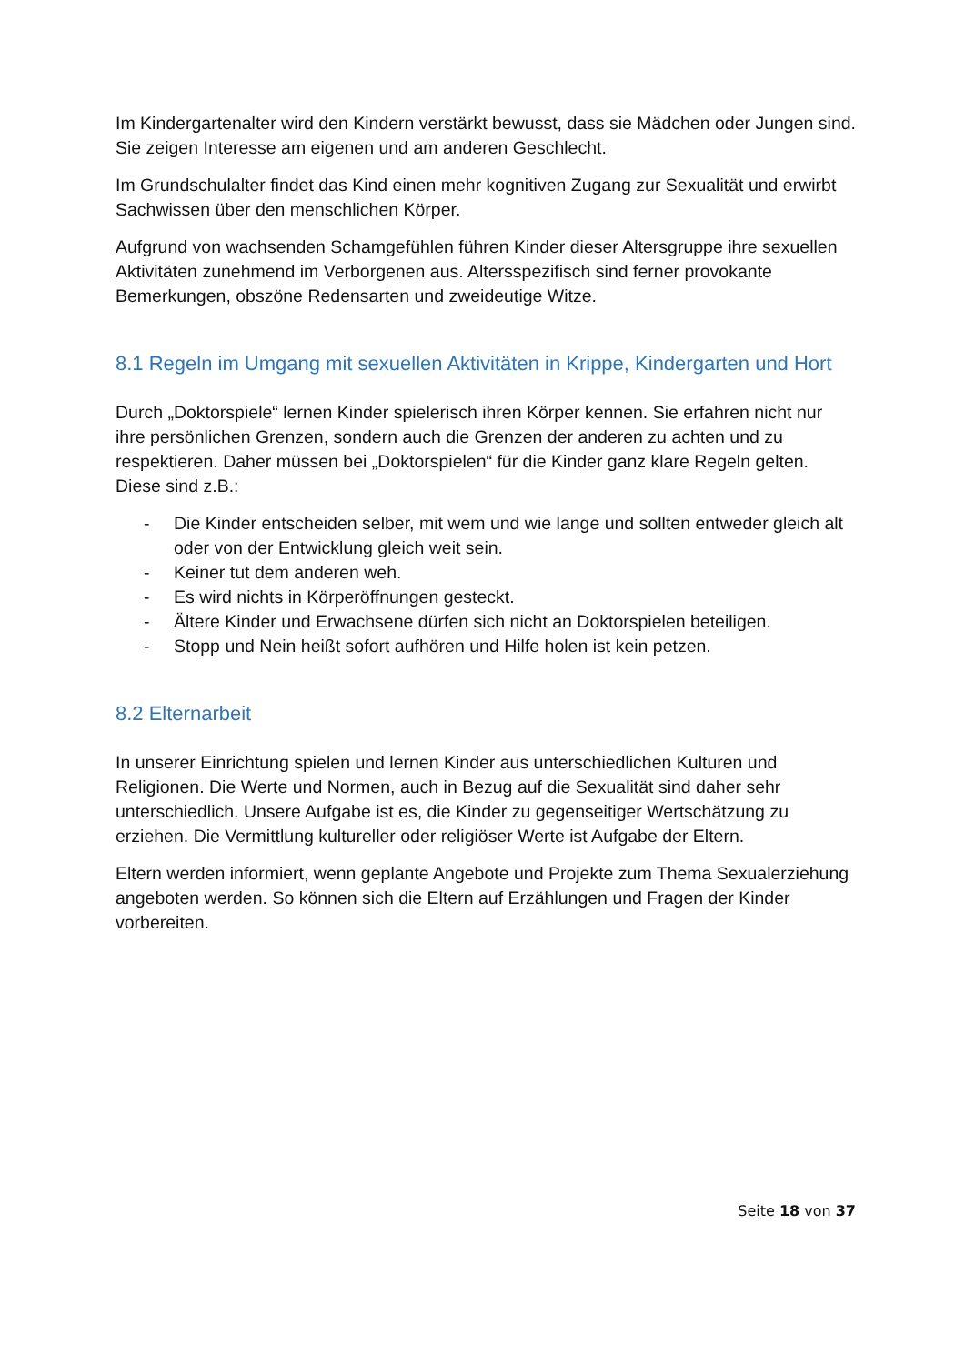Im Kindergartenalter wird den Kindern verstärkt bewusst, dass sie Mädchen oder Jungen sind. Sie zeigen Interesse am eigenen und am anderen Geschlecht.
Im Grundschulalter findet das Kind einen mehr kognitiven Zugang zur Sexualität und erwirbt Sachwissen über den menschlichen Körper.
Aufgrund von wachsenden Schamgefühlen führen Kinder dieser Altersgruppe ihre sexuellen Aktivitäten zunehmend im Verborgenen aus. Altersspezifisch sind ferner provokante Bemerkungen, obszöne Redensarten und zweideutige Witze.
8.1 Regeln im Umgang mit sexuellen Aktivitäten in Krippe, Kindergarten und Hort
Durch „Doktorspiele“ lernen Kinder spielerisch ihren Körper kennen. Sie erfahren nicht nur ihre persönlichen Grenzen, sondern auch die Grenzen der anderen zu achten und zu respektieren. Daher müssen bei „Doktorspielen“ für die Kinder ganz klare Regeln gelten. Diese sind z.B.:
- Die Kinder entscheiden selber, mit wem und wie lange und sollten entweder gleich alt oder von der Entwicklung gleich weit sein.
- Keiner tut dem anderen weh.
- Es wird nichts in Körperöffnungen gesteckt.
- Ältere Kinder und Erwachsene dürfen sich nicht an Doktorspielen beteiligen.
- Stopp und Nein heißt sofort aufhören und Hilfe holen ist kein petzen.
8.2 Elternarbeit
In unserer Einrichtung spielen und lernen Kinder aus unterschiedlichen Kulturen und Religionen. Die Werte und Normen, auch in Bezug auf die Sexualität sind daher sehr unterschiedlich. Unsere Aufgabe ist es, die Kinder zu gegenseitiger Wertschätzung zu erziehen. Die Vermittlung kultureller oder religiöser Werte ist Aufgabe der Eltern.
Eltern werden informiert, wenn geplante Angebote und Projekte zum Thema Sexualerziehung angeboten werden. So können sich die Eltern auf Erzählungen und Fragen der Kinder vorbereiten.
Seite 18 von 37